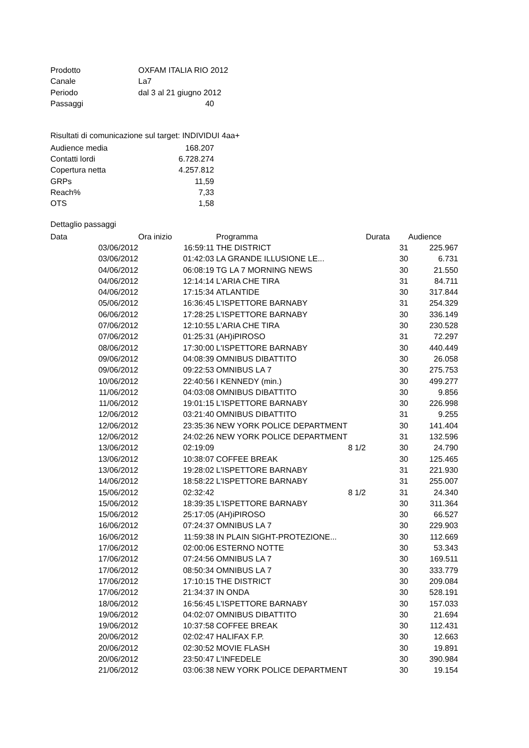| Prodotto | OXFAM ITALIA RIO 2012 |
| Canale | La7 |
| Periodo | dal 3 al 21 giugno 2012 |
| Passaggi | 40 |
Risultati di comunicazione sul target: INDIVIDUI 4aa+
| Audience media | 168.207 |
| Contatti lordi | 6.728.274 |
| Copertura netta | 4.257.812 |
| GRPs | 11,59 |
| Reach% | 7,33 |
| OTS | 1,58 |
Dettaglio passaggi
| Data | Ora inizio | | Programma | Durata | Audience |
| --- | --- | --- | --- | --- | --- |
| 03/06/2012 | 16:59:11 | | THE DISTRICT | 31 | 225.967 |
| 03/06/2012 | 01:42:03 | | LA GRANDE ILLUSIONE LE... | 30 | 6.731 |
| 04/06/2012 | 06:08:19 | | TG LA 7 MORNING NEWS | 30 | 21.550 |
| 04/06/2012 | 12:14:14 | | L'ARIA CHE TIRA | 31 | 84.711 |
| 04/06/2012 | 17:15:34 | | ATLANTIDE | 30 | 317.844 |
| 05/06/2012 | 16:36:45 | | L'ISPETTORE BARNABY | 31 | 254.329 |
| 06/06/2012 | 17:28:25 | | L'ISPETTORE BARNABY | 30 | 336.149 |
| 07/06/2012 | 12:10:55 | | L'ARIA CHE TIRA | 30 | 230.528 |
| 07/06/2012 | 01:25:31 | | (AH)iPIROSO | 31 | 72.297 |
| 08/06/2012 | 17:30:00 | | L'ISPETTORE BARNABY | 30 | 440.449 |
| 09/06/2012 | 04:08:39 | | OMNIBUS DIBATTITO | 30 | 26.058 |
| 09/06/2012 | 09:22:53 | | OMNIBUS LA 7 | 30 | 275.753 |
| 10/06/2012 | 22:40:56 | | I KENNEDY (min.) | 30 | 499.277 |
| 11/06/2012 | 04:03:08 | | OMNIBUS DIBATTITO | 30 | 9.856 |
| 11/06/2012 | 19:01:15 | | L'ISPETTORE BARNABY | 30 | 226.998 |
| 12/06/2012 | 03:21:40 | | OMNIBUS DIBATTITO | 31 | 9.255 |
| 12/06/2012 | 23:35:36 | | NEW YORK POLICE DEPARTMENT | 30 | 141.404 |
| 12/06/2012 | 24:02:26 | | NEW YORK POLICE DEPARTMENT | 31 | 132.596 |
| 13/06/2012 | 02:19:09 | | 8 1/2 | 30 | 24.790 |
| 13/06/2012 | 10:38:07 | | COFFEE BREAK | 30 | 125.465 |
| 13/06/2012 | 19:28:02 | | L'ISPETTORE BARNABY | 31 | 221.930 |
| 14/06/2012 | 18:58:22 | | L'ISPETTORE BARNABY | 31 | 255.007 |
| 15/06/2012 | 02:32:42 | | 8 1/2 | 31 | 24.340 |
| 15/06/2012 | 18:39:35 | | L'ISPETTORE BARNABY | 30 | 311.364 |
| 15/06/2012 | 25:17:05 | | (AH)iPIROSO | 30 | 66.527 |
| 16/06/2012 | 07:24:37 | | OMNIBUS LA 7 | 30 | 229.903 |
| 16/06/2012 | 11:59:38 | | IN PLAIN SIGHT-PROTEZIONE... | 30 | 112.669 |
| 17/06/2012 | 02:00:06 | | ESTERNO NOTTE | 30 | 53.343 |
| 17/06/2012 | 07:24:56 | | OMNIBUS LA 7 | 30 | 169.511 |
| 17/06/2012 | 08:50:34 | | OMNIBUS LA 7 | 30 | 333.779 |
| 17/06/2012 | 17:10:15 | | THE DISTRICT | 30 | 209.084 |
| 17/06/2012 | 21:34:37 | | IN ONDA | 30 | 528.191 |
| 18/06/2012 | 16:56:45 | | L'ISPETTORE BARNABY | 30 | 157.033 |
| 19/06/2012 | 04:02:07 | | OMNIBUS DIBATTITO | 30 | 21.694 |
| 19/06/2012 | 10:37:58 | | COFFEE BREAK | 30 | 112.431 |
| 20/06/2012 | 02:02:47 | | HALIFAX F.P. | 30 | 12.663 |
| 20/06/2012 | 02:30:52 | | MOVIE FLASH | 30 | 19.891 |
| 20/06/2012 | 23:50:47 | | L'INFEDELE | 30 | 390.984 |
| 21/06/2012 | 03:06:38 | | NEW YORK POLICE DEPARTMENT | 30 | 19.154 |